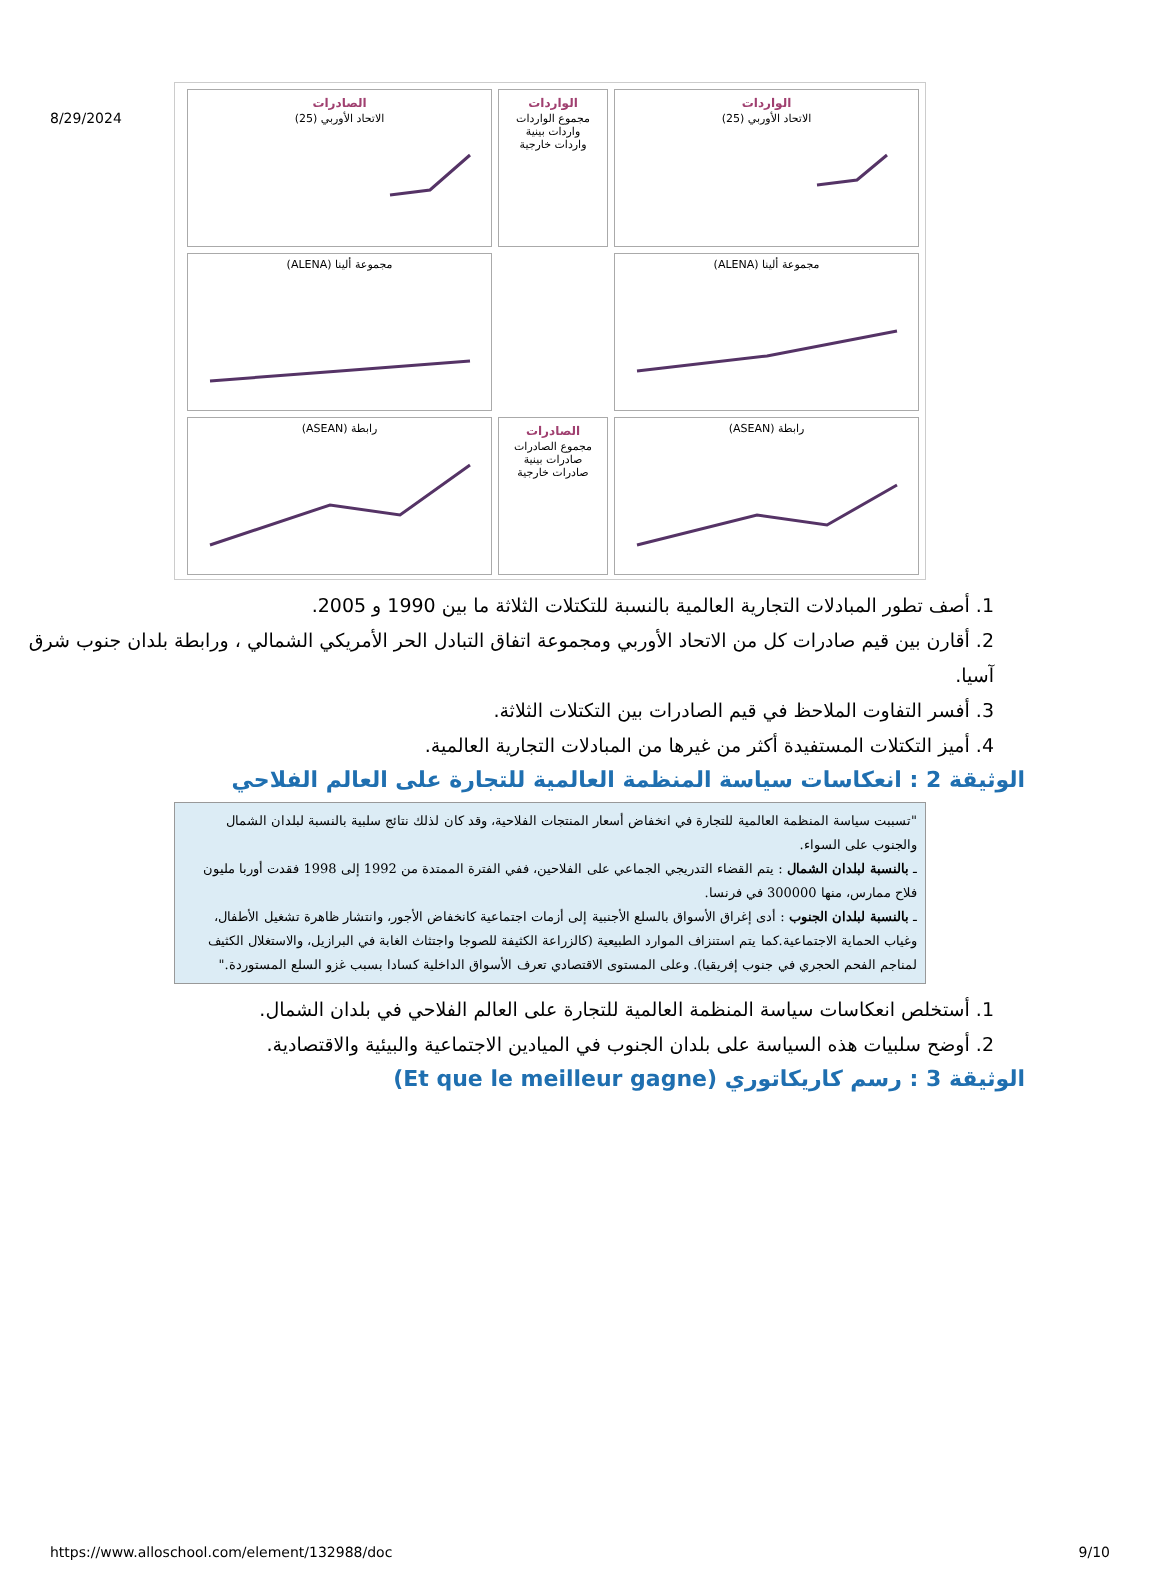8/29/2024
الواردات
الاتحاد الأوربي (25)
الواردات
مجموع الواردات
واردات بينية
واردات خارجية
الصادرات
الاتحاد الأوربي (25)
مجموعة ألينا (ALENA)
مجموعة ألينا (ALENA)
رابطة (ASEAN)
الصادرات
مجموع الصادرات
صادرات بينية
صادرات خارجية
رابطة (ASEAN)
1. أصف تطور المبادلات التجارية العالمية بالنسبة للتكتلات الثلاثة ما بين 1990 و 2005.
2. أقارن بين قيم صادرات كل من الاتحاد الأوربي ومجموعة اتفاق التبادل الحر الأمريكي الشمالي ، ورابطة بلدان جنوب شرق آسيا.
3. أفسر التفاوت الملاحظ في قيم الصادرات بين التكتلات الثلاثة.
4. أميز التكتلات المستفيدة أكثر من غيرها من المبادلات التجارية العالمية.
الوثيقة 2 : انعكاسات سياسة المنظمة العالمية للتجارة على العالم الفلاحي
"تسببت سياسة المنظمة العالمية للتجارة في انخفاض أسعار المنتجات الفلاحية، وقد كان لذلك نتائج سلبية بالنسبة لبلدان الشمال والجنوب على السواء.
ـ بالنسبة لبلدان الشمال : يتم القضاء التدريجي الجماعي على الفلاحين، ففي الفترة الممتدة من 1992 إلى 1998 فقدت أوربا مليون فلاح ممارس، منها 300000 في فرنسا.
ـ بالنسبة لبلدان الجنوب : أدى إغراق الأسواق بالسلع الأجنبية إلى أزمات اجتماعية كانخفاض الأجور، وانتشار ظاهرة تشغيل الأطفال، وغياب الحماية الاجتماعية.كما يتم استنزاف الموارد الطبيعية (كالزراعة الكثيفة للصوجا واجتثاث الغابة في البرازيل، والاستغلال الكثيف لمناجم الفحم الحجري في جنوب إفريقيا). وعلى المستوى الاقتصادي تعرف الأسواق الداخلية كسادا بسبب غزو السلع المستوردة."
1. أستخلص انعكاسات سياسة المنظمة العالمية للتجارة على العالم الفلاحي في بلدان الشمال.
2. أوضح سلبيات هذه السياسة على بلدان الجنوب في الميادين الاجتماعية والبيئية والاقتصادية.
الوثيقة 3 : رسم كاريكاتوري (Et que le meilleur gagne)
https://www.alloschool.com/element/132988/doc 9/10